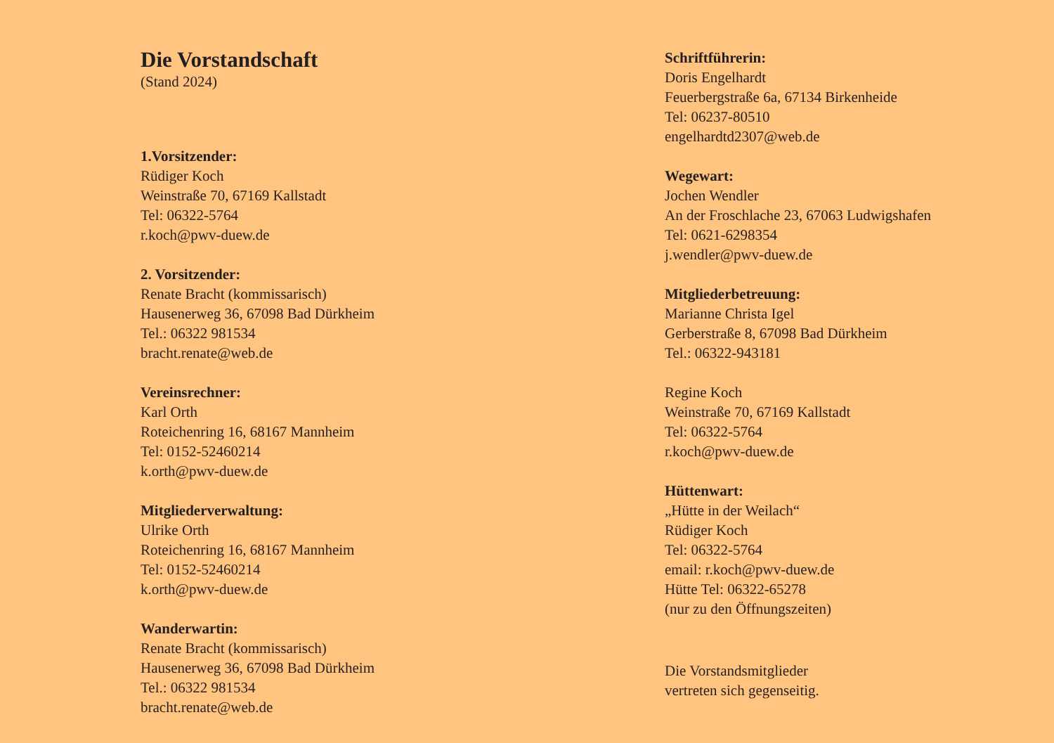Die Vorstandschaft
(Stand 2024)
1.Vorsitzender:
Rüdiger Koch
Weinstraße 70, 67169 Kallstadt
Tel: 06322-5764
r.koch@pwv-duew.de
2. Vorsitzender:
Renate Bracht (kommissarisch)
Hausenerweg 36, 67098 Bad Dürkheim
Tel.: 06322 981534
bracht.renate@web.de
Vereinsrechner:
Karl Orth
Roteichenring 16, 68167 Mannheim
Tel: 0152-52460214
k.orth@pwv-duew.de
Mitgliederverwaltung:
Ulrike Orth
Roteichenring 16, 68167 Mannheim
Tel: 0152-52460214
k.orth@pwv-duew.de
Wanderwartin:
Renate Bracht (kommissarisch)
Hausenerweg 36, 67098 Bad Dürkheim
Tel.: 06322 981534
bracht.renate@web.de
Schriftführerin:
Doris Engelhardt
Feuerbergstraße 6a, 67134 Birkenheide
Tel: 06237-80510
engelhardtd2307@web.de
Wegewart:
Jochen Wendler
An der Froschlache 23, 67063 Ludwigshafen
Tel: 0621-6298354
j.wendler@pwv-duew.de
Mitgliederbetreuung:
Marianne Christa Igel
Gerberstraße 8, 67098 Bad Dürkheim
Tel.: 06322-943181
Regine Koch
Weinstraße 70, 67169 Kallstadt
Tel: 06322-5764
r.koch@pwv-duew.de
Hüttenwart:
„Hütte in der Weilach“
Rüdiger Koch
Tel: 06322-5764
email: r.koch@pwv-duew.de
Hütte Tel: 06322-65278
(nur zu den Öffnungszeiten)
Die Vorstandsmitglieder
vertreten sich gegenseitig.